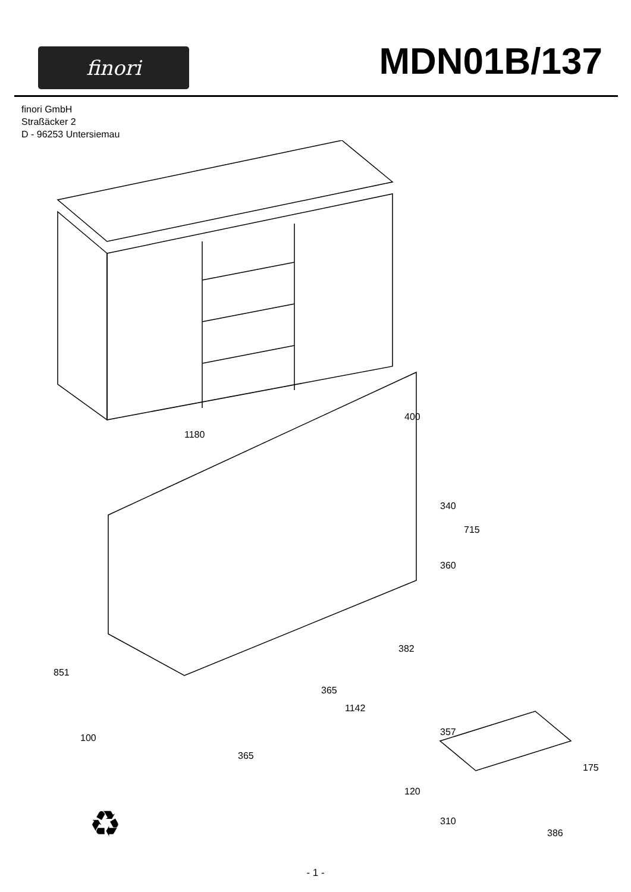finori
MDN01B/137
finori GmbH
Straßäcker 2
D - 96253 Untersiemau
1180
400
340
715
360
851
100
382
365
1142
365
357
175
120
310
386
♻
- 1 -